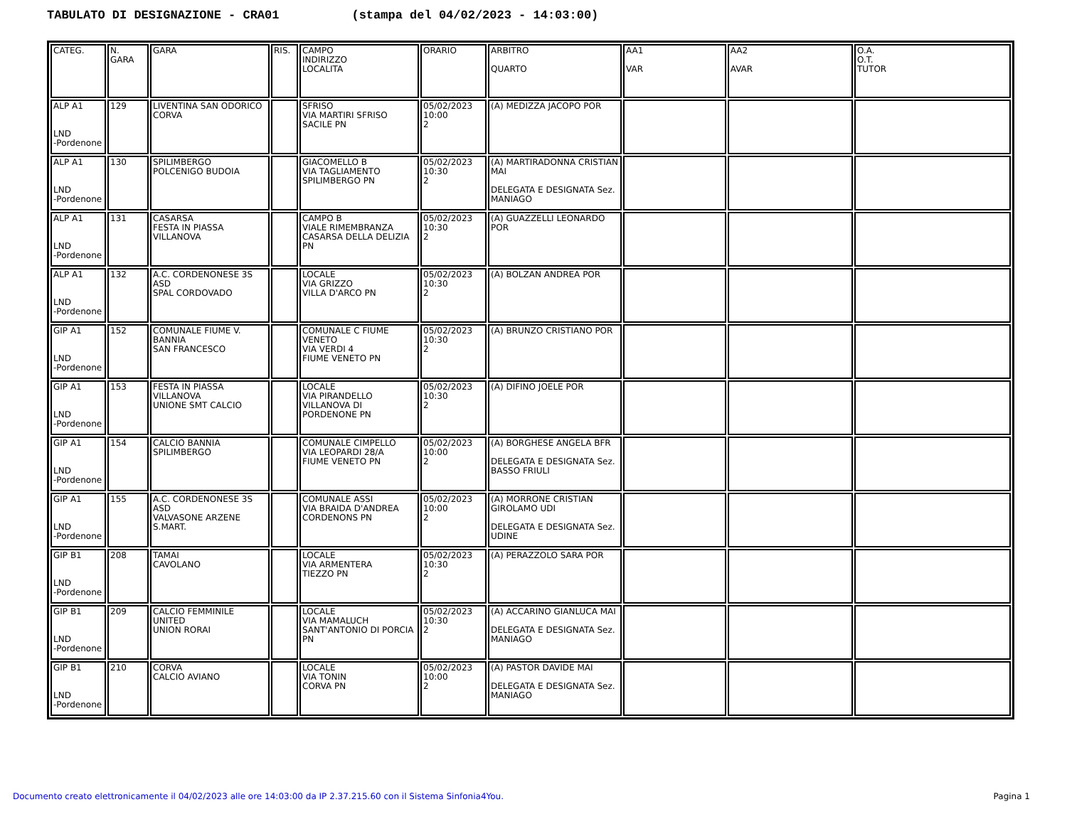TABULATO DI DESIGNAZIONE - CRA01 (stampa del 04/02/2023 - 14:03:00)
| CATEG. | N. GARA | GARA | RIS. | CAMPO INDIRIZZO LOCALITA | ORARIO | ARBITRO QUARTO | AA1 VAR | AA2 AVAR | O.A. O.T. TUTOR |
| --- | --- | --- | --- | --- | --- | --- | --- | --- | --- |
| ALP A1 LND -Pordenone | 129 | LIVENTINA SAN ODORICO CORVA | | SFRISO VIA MARTIRI SFRISO SACILE PN | 05/02/2023 10:00 2 | (A) MEDIZZA JACOPO POR | | | |
| ALP A1 LND -Pordenone | 130 | SPILIMBERGO POLCENIGO BUDOIA | | GIACOMELLO B VIA TAGLIAMENTO SPILIMBERGO PN | 05/02/2023 10:30 2 | (A) MARTIRADONNA CRISTIAN MAI DELEGATA E DESIGNATA Sez. MANIAGO | | | |
| ALP A1 LND -Pordenone | 131 | CASARSA FESTA IN PIASSA VILLANOVA | | CAMPO B VIALE RIMEMBRANZA CASARSA DELLA DELIZIA PN | 05/02/2023 10:30 2 | (A) GUAZZELLI LEONARDO POR | | | |
| ALP A1 LND -Pordenone | 132 | A.C. CORDENONESE 3S ASD SPAL CORDOVADO | | LOCALE VIA GRIZZO VILLA D'ARCO PN | 05/02/2023 10:30 2 | (A) BOLZAN ANDREA POR | | | |
| GIP A1 LND -Pordenone | 152 | COMUNALE FIUME V. BANNIA SAN FRANCESCO | | COMUNALE C FIUME VENETO VIA VERDI 4 FIUME VENETO PN | 05/02/2023 10:30 2 | (A) BRUNZO CRISTIANO POR | | | |
| GIP A1 LND -Pordenone | 153 | FESTA IN PIASSA VILLANOVA UNIONE SMT CALCIO | | LOCALE VIA PIRANDELLO VILLANOVA DI PORDENONE PN | 05/02/2023 10:30 2 | (A) DIFINO JOELE POR | | | |
| GIP A1 LND -Pordenone | 154 | CALCIO BANNIA SPILIMBERGO | | COMUNALE CIMPELLO VIA LEOPARDI 28/A FIUME VENETO PN | 05/02/2023 10:00 2 | (A) BORGHESE ANGELA BFR DELEGATA E DESIGNATA Sez. BASSO FRIULI | | | |
| GIP A1 LND -Pordenone | 155 | A.C. CORDENONESE 3S ASD VALVASONE ARZENE S.MART. | | COMUNALE ASSI VIA BRAIDA D'ANDREA CORDENONS PN | 05/02/2023 10:00 2 | (A) MORRONE CRISTIAN GIROLAMO UDI DELEGATA E DESIGNATA Sez. UDINE | | | |
| GIP B1 LND -Pordenone | 208 | TAMAI CAVOLANO | | LOCALE VIA ARMENTERA TIEZZO PN | 05/02/2023 10:30 2 | (A) PERAZZOLO SARA POR | | | |
| GIP B1 LND -Pordenone | 209 | CALCIO FEMMINILE UNITED UNION RORAI | | LOCALE VIA MAMALUCH SANT'ANTONIO DI PORCIA PN | 05/02/2023 10:30 2 | (A) ACCARINO GIANLUCA MAI DELEGATA E DESIGNATA Sez. MANIAGO | | | |
| GIP B1 LND -Pordenone | 210 | CORVA CALCIO AVIANO | | LOCALE VIA TONIN CORVA PN | 05/02/2023 10:00 2 | (A) PASTOR DAVIDE MAI DELEGATA E DESIGNATA Sez. MANIAGO | | | |
Documento creato elettronicamente il 04/02/2023 alle ore 14:03:00 da IP 2.37.215.60 con il Sistema Sinfonia4You.
Pagina 1